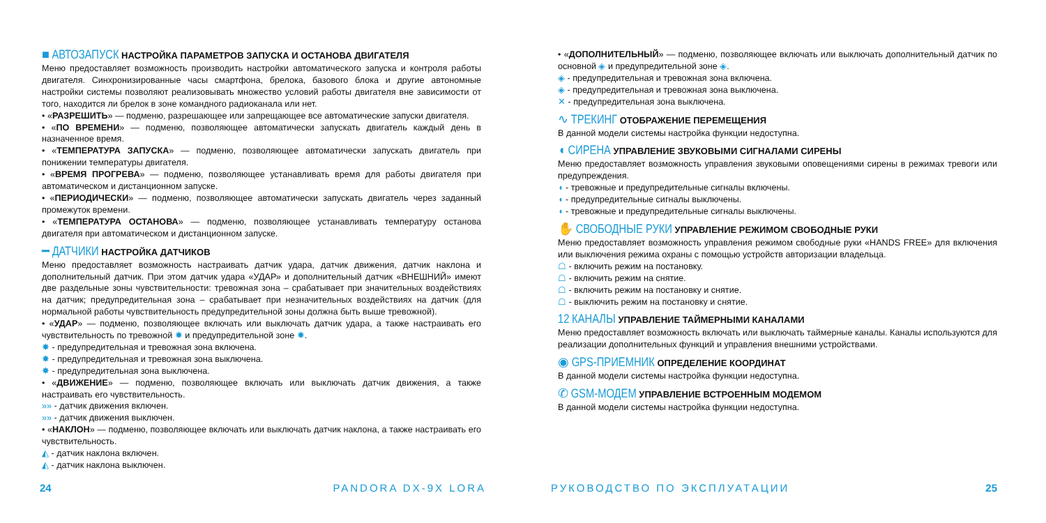■ АВТОЗАПУСК НАСТРОЙКА ПАРАМЕТРОВ ЗАПУСКА И ОСТАНОВА ДВИГАТЕЛЯ
Меню предоставляет возможность производить настройки автоматического запуска и контроля работы двигателя. Синхронизированные часы смартфона, брелока, базового блока и другие автономные настройки системы позволяют реализовывать множество условий работы двигателя вне зависимости от того, находится ли брелок в зоне командного радиоканала или нет.
• «РАЗРЕШИТЬ» — подменю, разрешающее или запрещающее все автоматические запуски двигателя.
• «ПО ВРЕМЕНИ» — подменю, позволяющее автоматически запускать двигатель каждый день в назначенное время.
• «ТЕМПЕРАТУРА ЗАПУСКА» — подменю, позволяющее автоматически запускать двигатель при понижении температуры двигателя.
• «ВРЕМЯ ПРОГРЕВА» — подменю, позволяющее устанавливать время для работы двигателя при автоматическом и дистанционном запуске.
• «ПЕРИОДИЧЕСКИ» — подменю, позволяющее автоматически запускать двигатель через заданный промежуток времени.
• «ТЕМПЕРАТУРА ОСТАНОВА» — подменю, позволяющее устанавливать температуру останова двигателя при автоматическом и дистанционном запуске.
━ ДАТЧИКИ НАСТРОЙКА ДАТЧИКОВ
Меню предоставляет возможность настраивать датчик удара, датчик движения, датчик наклона и дополнительный датчик. При этом датчик удара «УДАР» и дополнительный датчик «ВНЕШНИЙ» имеют две раздельные зоны чувствительности: тревожная зона – срабатывает при значительных воздействиях на датчик; предупредительная зона – срабатывает при незначительных воздействиях на датчик (для нормальной работы чувствительность предупредительной зоны должна быть выше тревожной).
• «УДАР» — подменю, позволяющее включать или выключать датчик удара, а также настраивать его чувствительность по тревожной ✸ и предупредительной зоне ✸.
✸ - предупредительная и тревожная зона включена.
✸ - предупредительная и тревожная зона выключена.
✸ - предупредительная зона выключена.
• «ДВИЖЕНИЕ» — подменю, позволяющее включать или выключать датчик движения, а также настраивать его чувствительность.
»» - датчик движения включен.
»» - датчик движения выключен.
• «НАКЛОН» — подменю, позволяющее включать или выключать датчик наклона, а также настраивать его чувствительность.
◭ - датчик наклона включен.
◭ - датчик наклона выключен.
• «ДОПОЛНИТЕЛЬНЫЙ» — подменю, позволяющее включать или выключать дополнительный датчик по основной ◈ и предупредительной зоне ◈.
◈ - предупредительная и тревожная зона включена.
◈ - предупредительная и тревожная зона выключена.
✕ - предупредительная зона выключена.
∿ ТРЕКИНГ ОТОБРАЖЕНИЕ ПЕРЕМЕЩЕНИЯ
В данной модели системы настройка функции недоступна.
◖ СИРЕНА УПРАВЛЕНИЕ ЗВУКОВЫМИ СИГНАЛАМИ СИРЕНЫ
Меню предоставляет возможность управления звуковыми оповещениями сирены в режимах тревоги или предупреждения.
◖ - тревожные и предупредительные сигналы включены.
◖ - предупредительные сигналы выключены.
◖ - тревожные и предупредительные сигналы выключены.
✋ СВОБОДНЫЕ РУКИ УПРАВЛЕНИЕ РЕЖИМОМ СВОБОДНЫЕ РУКИ
Меню предоставляет возможность управления режимом свободные руки «HANDS FREE» для включения или выключения режима охраны с помощью устройств авторизации владельца.
☖ - включить режим на постановку.
☖ - включить режим на снятие.
☖ - включить режим на постановку и снятие.
☖ - выключить режим на постановку и снятие.
12 КАНАЛЫ УПРАВЛЕНИЕ ТАЙМЕРНЫМИ КАНАЛАМИ
Меню предоставляет возможность включать или выключать таймерные каналы. Каналы используются для реализации дополнительных функций и управления внешними устройствами.
◉ GPS-ПРИЕМНИК ОПРЕДЕЛЕНИЕ КООРДИНАТ
В данной модели системы настройка функции недоступна.
✆ GSM-МОДЕМ УПРАВЛЕНИЕ ВСТРОЕННЫМ МОДЕМОМ
В данной модели системы настройка функции недоступна.
24 PANDORA DX-9X LORA РУКОВОДСТВО ПО ЭКСПЛУАТАЦИИ 25